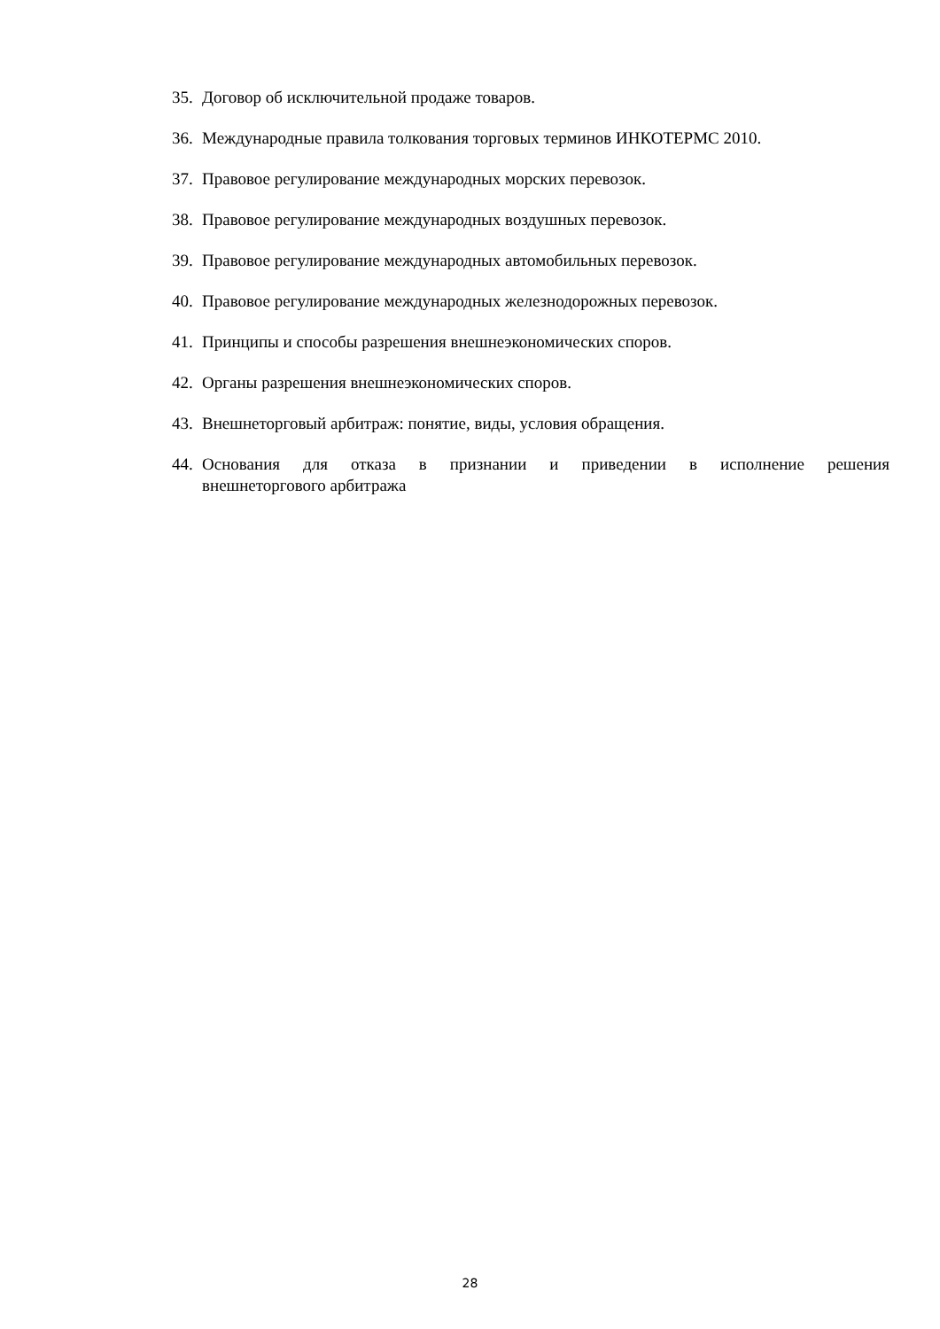35. Договор об исключительной продаже товаров.
36. Международные правила толкования торговых терминов ИНКОТЕРМС 2010.
37. Правовое регулирование международных морских перевозок.
38. Правовое регулирование международных воздушных перевозок.
39. Правовое регулирование международных автомобильных перевозок.
40. Правовое регулирование международных железнодорожных перевозок.
41. Принципы и способы разрешения внешнеэкономических споров.
42. Органы разрешения внешнеэкономических споров.
43. Внешнеторговый арбитраж: понятие, виды, условия обращения.
44. Основания для отказа в признании и приведении в исполнение решения внешнеторгового арбитража
28